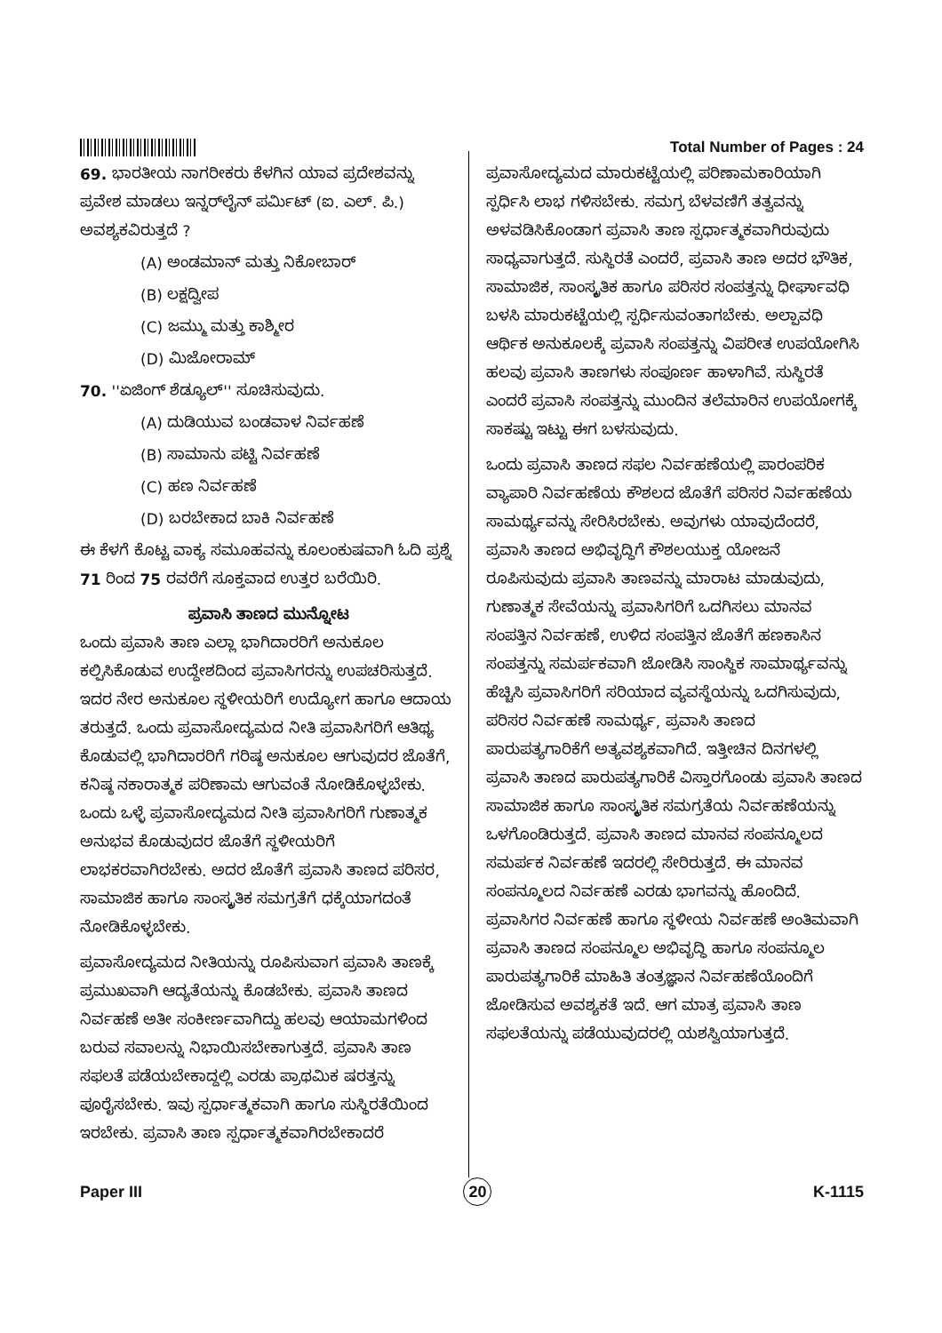Total Number of Pages : 24
69. ಭಾರತೀಯ ನಾಗರೀಕರು ಕೆಳಗಿನ ಯಾವ ಪ್ರದೇಶವನ್ನು ಪ್ರವೇಶ ಮಾಡಲು ಇನ್ನರ್‌ಲೈನ್ ಪರ್ಮಿಟ್ (ಐ. ಎಲ್. ಪಿ.) ಅವಶ್ಯಕವಿರುತ್ತದೆ ?
(A) ಅಂಡಮಾನ್ ಮತ್ತು ನಿಕೋಬಾರ್
(B) ಲಕ್ಷದ್ವೀಪ
(C) ಜಮ್ಮು ಮತ್ತು ಕಾಶ್ಮೀರ
(D) ಮಿಜೋರಾಮ್
70. ''ಏಜಿಂಗ್ ಶೆಡ್ಯೂಲ್'' ಸೂಚಿಸುವುದು.
(A) ದುಡಿಯುವ ಬಂಡವಾಳ ನಿರ್ವಹಣೆ
(B) ಸಾಮಾನು ಪಟ್ಟಿ ನಿರ್ವಹಣೆ
(C) ಹಣ ನಿರ್ವಹಣೆ
(D) ಬರಬೇಕಾದ ಬಾಕಿ ನಿರ್ವಹಣೆ
ಈ ಕೆಳಗೆ ಕೊಟ್ಟ ವಾಕ್ಯ ಸಮೂಹವನ್ನು ಕೂಲಂಕುಷವಾಗಿ ಓದಿ ಪ್ರಶ್ನೆ 71 ರಿಂದ 75 ರವರೆಗೆ ಸೂಕ್ತವಾದ ಉತ್ತರ ಬರೆಯಿರಿ.
ಪ್ರವಾಸಿ ತಾಣದ ಮುನ್ನೋಟ
ಒಂದು ಪ್ರವಾಸಿ ತಾಣ ಎಲ್ಲಾ ಭಾಗಿದಾರರಿಗೆ ಅನುಕೂಲ ಕಲ್ಪಿಸಿಕೊಡುವ ಉದ್ದೇಶದಿಂದ ಪ್ರವಾಸಿಗರನ್ನು ಉಪಚರಿಸುತ್ತದೆ. ಇದರ ನೇರ ಅನುಕೂಲ ಸ್ಥಳೀಯರಿಗೆ ಉದ್ಯೋಗ ಹಾಗೂ ಆದಾಯ ತರುತ್ತದೆ. ಒಂದು ಪ್ರವಾಸೋದ್ಯಮದ ನೀತಿ ಪ್ರವಾಸಿಗರಿಗೆ ಆತಿಥ್ಯ ಕೊಡುವಲ್ಲಿ ಭಾಗಿದಾರರಿಗೆ ಗರಿಷ್ಠ ಅನುಕೂಲ ಆಗುವುದರ ಜೊತೆಗೆ, ಕನಿಷ್ಠ ನಕಾರಾತ್ಮಕ ಪರಿಣಾಮ ಆಗುವಂತೆ ನೋಡಿಕೊಳ್ಳಬೇಕು. ಒಂದು ಒಳ್ಳೆ ಪ್ರವಾಸೋದ್ಯಮದ ನೀತಿ ಪ್ರವಾಸಿಗರಿಗೆ ಗುಣಾತ್ಮಕ ಅನುಭವ ಕೊಡುವುದರ ಜೊತೆಗೆ ಸ್ಥಳೀಯರಿಗೆ ಲಾಭಕರವಾಗಿರಬೇಕು. ಅದರ ಜೊತೆಗೆ ಪ್ರವಾಸಿ ತಾಣದ ಪರಿಸರ, ಸಾಮಾಜಿಕ ಹಾಗೂ ಸಾಂಸ್ಕೃತಿಕ ಸಮಗ್ರತೆಗೆ ಧಕ್ಕೆಯಾಗದಂತೆ ನೋಡಿಕೊಳ್ಳಬೇಕು.
ಪ್ರವಾಸೋದ್ಯಮದ ನೀತಿಯನ್ನು ರೂಪಿಸುವಾಗ ಪ್ರವಾಸಿ ತಾಣಕ್ಕೆ ಪ್ರಮುಖವಾಗಿ ಆದ್ಯತೆಯನ್ನು ಕೊಡಬೇಕು. ಪ್ರವಾಸಿ ತಾಣದ ನಿರ್ವಹಣೆ ಅತೀ ಸಂಕೀರ್ಣವಾಗಿದ್ದು ಹಲವು ಆಯಾಮಗಳಿಂದ ಬರುವ ಸವಾಲನ್ನು ನಿಭಾಯಿಸಬೇಕಾಗುತ್ತದೆ. ಪ್ರವಾಸಿ ತಾಣ ಸಫಲತೆ ಪಡೆಯಬೇಕಾದ್ದಲ್ಲಿ ಎರಡು ಪ್ರಾಥಮಿಕ ಷರತ್ತನ್ನು ಪೂರೈಸಬೇಕು. ಇವು ಸ್ಪರ್ಧಾತ್ಮಕವಾಗಿ ಹಾಗೂ ಸುಸ್ಥಿರತೆಯಿಂದ ಇರಬೇಕು. ಪ್ರವಾಸಿ ತಾಣ ಸ್ಪರ್ಧಾತ್ಮಕವಾಗಿರಬೇಕಾದರೆ
ಪ್ರವಾಸೋದ್ಯಮದ ಮಾರುಕಟ್ಟೆಯಲ್ಲಿ ಪರಿಣಾಮಕಾರಿಯಾಗಿ ಸ್ಪರ್ಧಿಸಿ ಲಾಭ ಗಳಿಸಬೇಕು. ಸಮಗ್ರ ಬೆಳವಣಿಗೆ ತತ್ವವನ್ನು ಅಳವಡಿಸಿಕೊಂಡಾಗ ಪ್ರವಾಸಿ ತಾಣ ಸ್ಪರ್ಧಾತ್ಮಕವಾಗಿರುವುದು ಸಾಧ್ಯವಾಗುತ್ತದೆ. ಸುಸ್ಥಿರತೆ ಎಂದರೆ, ಪ್ರವಾಸಿ ತಾಣ ಅದರ ಭೌತಿಕ, ಸಾಮಾಜಿಕ, ಸಾಂಸ್ಕೃತಿಕ ಹಾಗೂ ಪರಿಸರ ಸಂಪತ್ತನ್ನು ಧೀರ್ಘಾವಧಿ ಬಳಸಿ ಮಾರುಕಟ್ಟೆಯಲ್ಲಿ ಸ್ಪರ್ಧಿಸುವಂತಾಗಬೇಕು. ಅಲ್ಪಾವಧಿ ಆರ್ಥಿಕ ಅನುಕೂಲಕ್ಕೆ ಪ್ರವಾಸಿ ಸಂಪತ್ತನ್ನು ವಿಪರೀತ ಉಪಯೋಗಿಸಿ ಹಲವು ಪ್ರವಾಸಿ ತಾಣಗಳು ಸಂಪೂರ್ಣ ಹಾಳಾಗಿವೆ. ಸುಸ್ಥಿರತೆ ಎಂದರೆ ಪ್ರವಾಸಿ ಸಂಪತ್ತನ್ನು ಮುಂದಿನ ತಲೆಮಾರಿನ ಉಪಯೋಗಕ್ಕೆ ಸಾಕಷ್ಟು ಇಟ್ಟು ಈಗ ಬಳಸುವುದು.
ಒಂದು ಪ್ರವಾಸಿ ತಾಣದ ಸಫಲ ನಿರ್ವಹಣೆಯಲ್ಲಿ ಪಾರಂಪರಿಕ ವ್ಯಾಪಾರಿ ನಿರ್ವಹಣೆಯ ಕೌಶಲದ ಜೊತೆಗೆ ಪರಿಸರ ನಿರ್ವಹಣೆಯ ಸಾಮರ್ಥ್ಯವನ್ನು ಸೇರಿಸಿರಬೇಕು. ಅವುಗಳು ಯಾವುದೆಂದರೆ, ಪ್ರವಾಸಿ ತಾಣದ ಅಭಿವೃದ್ಧಿಗೆ ಕೌಶಲಯುಕ್ತ ಯೋಜನೆ ರೂಪಿಸುವುದು ಪ್ರವಾಸಿ ತಾಣವನ್ನು ಮಾರಾಟ ಮಾಡುವುದು, ಗುಣಾತ್ಮಕ ಸೇವೆಯನ್ನು ಪ್ರವಾಸಿಗರಿಗೆ ಒದಗಿಸಲು ಮಾನವ ಸಂಪತ್ತಿನ ನಿರ್ವಹಣೆ, ಉಳಿದ ಸಂಪತ್ತಿನ ಜೊತೆಗೆ ಹಣಕಾಸಿನ ಸಂಪತ್ತನ್ನು ಸಮರ್ಪಕವಾಗಿ ಜೋಡಿಸಿ ಸಾಂಸ್ಥಿಕ ಸಾಮಾರ್ಥ್ಯವನ್ನು ಹೆಚ್ಚಿಸಿ ಪ್ರವಾಸಿಗರಿಗೆ ಸರಿಯಾದ ವ್ಯವಸ್ಥೆಯನ್ನು ಒದಗಿಸುವುದು, ಪರಿಸರ ನಿರ್ವಹಣೆ ಸಾಮರ್ಥ್ಯ, ಪ್ರವಾಸಿ ತಾಣದ ಪಾರುಪತ್ಯಗಾರಿಕೆಗೆ ಅತ್ಯವಶ್ಯಕವಾಗಿದೆ. ಇತ್ತೀಚಿನ ದಿನಗಳಲ್ಲಿ ಪ್ರವಾಸಿ ತಾಣದ ಪಾರುಪತ್ಯಗಾರಿಕೆ ವಿಸ್ತಾರಗೊಂಡು ಪ್ರವಾಸಿ ತಾಣದ ಸಾಮಾಜಿಕ ಹಾಗೂ ಸಾಂಸ್ಕೃತಿಕ ಸಮಗ್ರತೆಯ ನಿರ್ವಹಣೆಯನ್ನು ಒಳಗೊಂಡಿರುತ್ತದೆ. ಪ್ರವಾಸಿ ತಾಣದ ಮಾನವ ಸಂಪನ್ಮೂಲದ ಸಮರ್ಪಕ ನಿರ್ವಹಣೆ ಇದರಲ್ಲಿ ಸೇರಿರುತ್ತದೆ. ಈ ಮಾನವ ಸಂಪನ್ಮೂಲದ ನಿರ್ವಹಣೆ ಎರಡು ಭಾಗವನ್ನು ಹೊಂದಿದೆ. ಪ್ರವಾಸಿಗರ ನಿರ್ವಹಣೆ ಹಾಗೂ ಸ್ಥಳೀಯ ನಿರ್ವಹಣೆ ಅಂತಿಮವಾಗಿ ಪ್ರವಾಸಿ ತಾಣದ ಸಂಪನ್ಮೂಲ ಅಭಿವೃದ್ಧಿ ಹಾಗೂ ಸಂಪನ್ಮೂಲ ಪಾರುಪತ್ಯಗಾರಿಕೆ ಮಾಹಿತಿ ತಂತ್ರಜ್ಞಾನ ನಿರ್ವಹಣೆಯೊಂದಿಗೆ ಜೋಡಿಸುವ ಅವಶ್ಯಕತೆ ಇದೆ. ಆಗ ಮಾತ್ರ ಪ್ರವಾಸಿ ತಾಣ ಸಫಲತೆಯನ್ನು ಪಡೆಯುವುದರಲ್ಲಿ ಯಶಸ್ವಿಯಾಗುತ್ತದೆ.
Paper III
20
K-1115